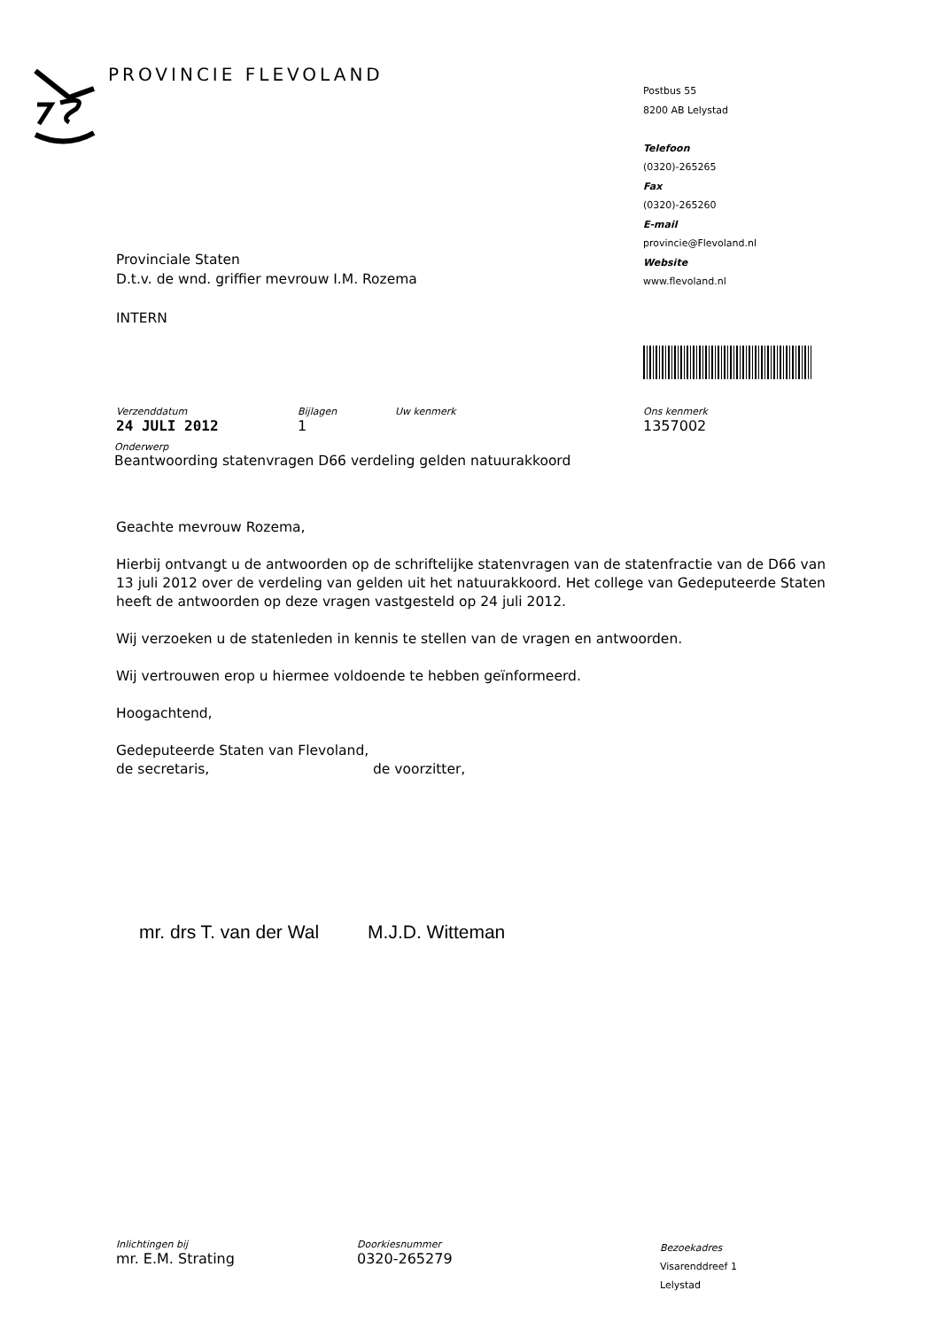PROVINCIE FLEVOLAND
Postbus 55
8200 AB Lelystad
Telefoon
(0320)-265265
Fax
(0320)-265260
E-mail
provincie@Flevoland.nl
Website
www.flevoland.nl
Provinciale Staten
D.t.v. de wnd. griffier mevrouw I.M. Rozema
INTERN
Verzenddatum
24 JULI 2012
Bijlagen
1
Uw kenmerk Ons kenmerk
1357002
Onderwerp
Beantwoording statenvragen D66 verdeling gelden natuurakkoord
Geachte mevrouw Rozema,
Hierbij ontvangt u de antwoorden op de schriftelijke statenvragen van de statenfractie van de D66 van 13 juli 2012 over de verdeling van gelden uit het natuurakkoord. Het college van Gedeputeerde Staten heeft de antwoorden op deze vragen vastgesteld op 24 juli 2012.
Wij verzoeken u de statenleden in kennis te stellen van de vragen en antwoorden.
Wij vertrouwen erop u hiermee voldoende te hebben geïnformeerd.
Hoogachtend,
Gedeputeerde Staten van Flevoland,
de secretaris, de voorzitter,
mr. drs T. van der Wal M.J.D. Witteman
Inlichtingen bij
mr. E.M. Strating
Doorkiesnummer
0320-265279
Bezoekadres
Visarenddreef 1
Lelystad